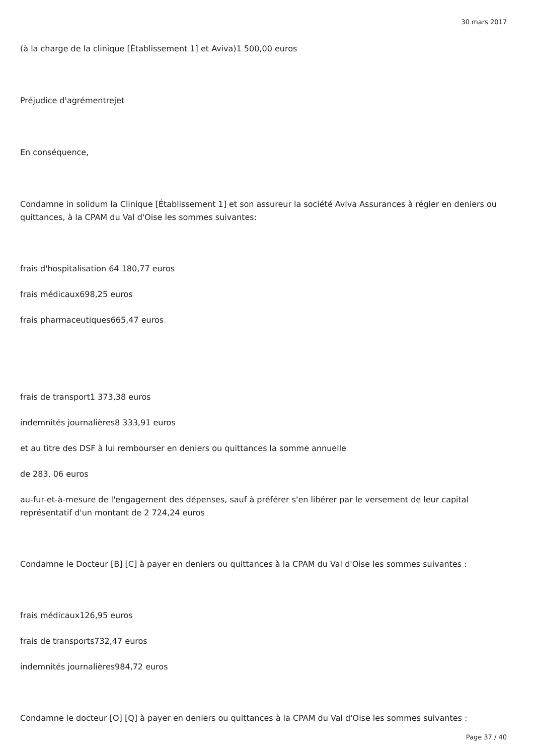30 mars 2017
(à la charge de la clinique [Établissement 1] et Aviva)1 500,00 euros
Préjudice d'agrémentrejet
En conséquence,
Condamne in solidum la Clinique [Établissement 1] et son assureur la société Aviva Assurances à régler en deniers ou quittances, à la CPAM du Val d'Oise les sommes suivantes:
frais d'hospitalisation 64 180,77 euros
frais médicaux698,25 euros
frais pharmaceutiques665,47 euros
frais de transport1 373,38 euros
indemnités journalières8 333,91 euros
et au titre des DSF à lui rembourser en deniers ou quittances la somme annuelle
de 283, 06 euros
au-fur-et-à-mesure de l'engagement des dépenses, sauf à préférer s'en libérer par le versement de leur capital représentatif d'un montant de 2 724,24 euros
Condamne le Docteur [B] [C] à payer en deniers ou quittances à la CPAM du Val d'Oise les sommes suivantes :
frais médicaux126,95 euros
frais de transports732,47 euros
indemnités journalières984,72 euros
Condamne le docteur [O] [Q] à payer en deniers ou quittances à la CPAM du Val d'Oise les sommes suivantes :
Page 37 / 40